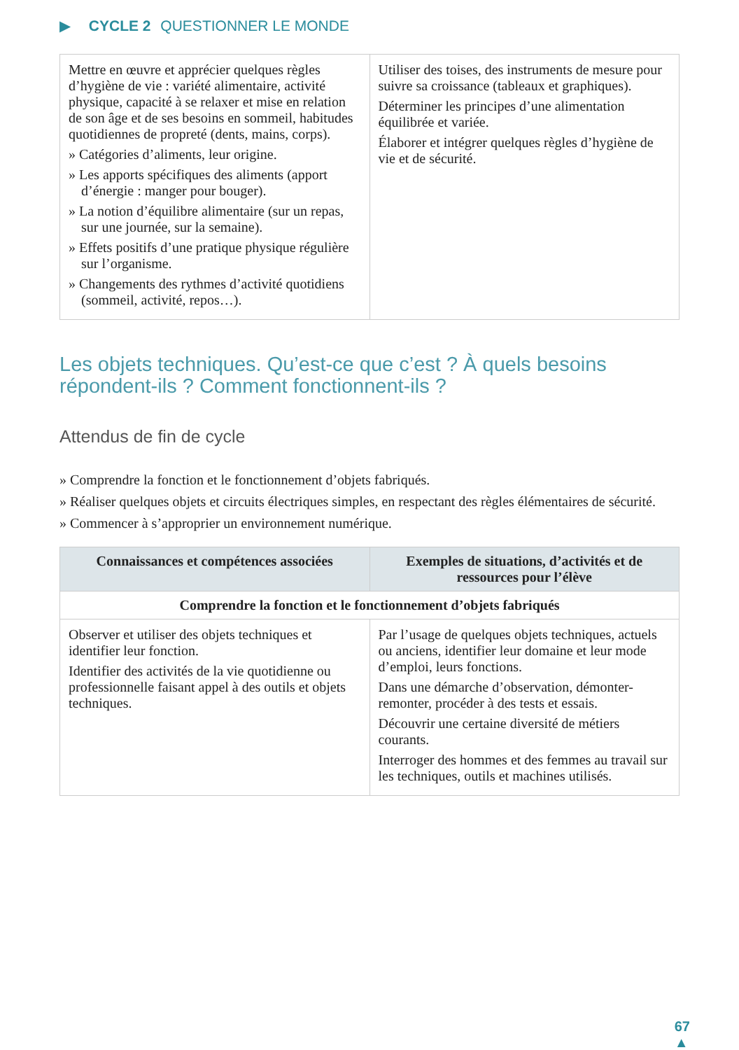▶ CYCLE 2 QUESTIONNER LE MONDE
| Mettre en œuvre et apprécier quelques règles d’hygiène de vie : variété alimentaire, activité physique, capacité à se relaxer et mise en relation de son âge et de ses besoins en sommeil, habitudes quotidiennes de propreté (dents, mains, corps). » Catégories d’aliments, leur origine. » Les apports spécifiques des aliments (apport d’énergie : manger pour bouger). » La notion d’équilibre alimentaire (sur un repas, sur une journée, sur la semaine). » Effets positifs d’une pratique physique régulière sur l’organisme. » Changements des rythmes d’activité quotidiens (sommeil, activité, repos…). | Utiliser des toises, des instruments de mesure pour suivre sa croissance (tableaux et graphiques). Déterminer les principes d’une alimentation équilibrée et variée. Élaborer et intégrer quelques règles d’hygiène de vie et de sécurité. |
Les objets techniques. Qu’est-ce que c’est ? À quels besoins répondent-ils ? Comment fonctionnent-ils ?
Attendus de fin de cycle
» Comprendre la fonction et le fonctionnement d’objets fabriqués.
» Réaliser quelques objets et circuits électriques simples, en respectant des règles élémentaires de sécurité.
» Commencer à s’approprier un environnement numérique.
| Connaissances et compétences associées | Exemples de situations, d’activités et de ressources pour l’élève |
| --- | --- |
| Comprendre la fonction et le fonctionnement d’objets fabriqués | |
| Observer et utiliser des objets techniques et identifier leur fonction. Identifier des activités de la vie quotidienne ou professionnelle faisant appel à des outils et objets techniques. | Par l’usage de quelques objets techniques, actuels ou anciens, identifier leur domaine et leur mode d’emploi, leurs fonctions. Dans une démarche d’observation, démonter-remonter, procéder à des tests et essais. Découvrir une certaine diversité de métiers courants. Interroger des hommes et des femmes au travail sur les techniques, outils et machines utilisés. |
67
▲